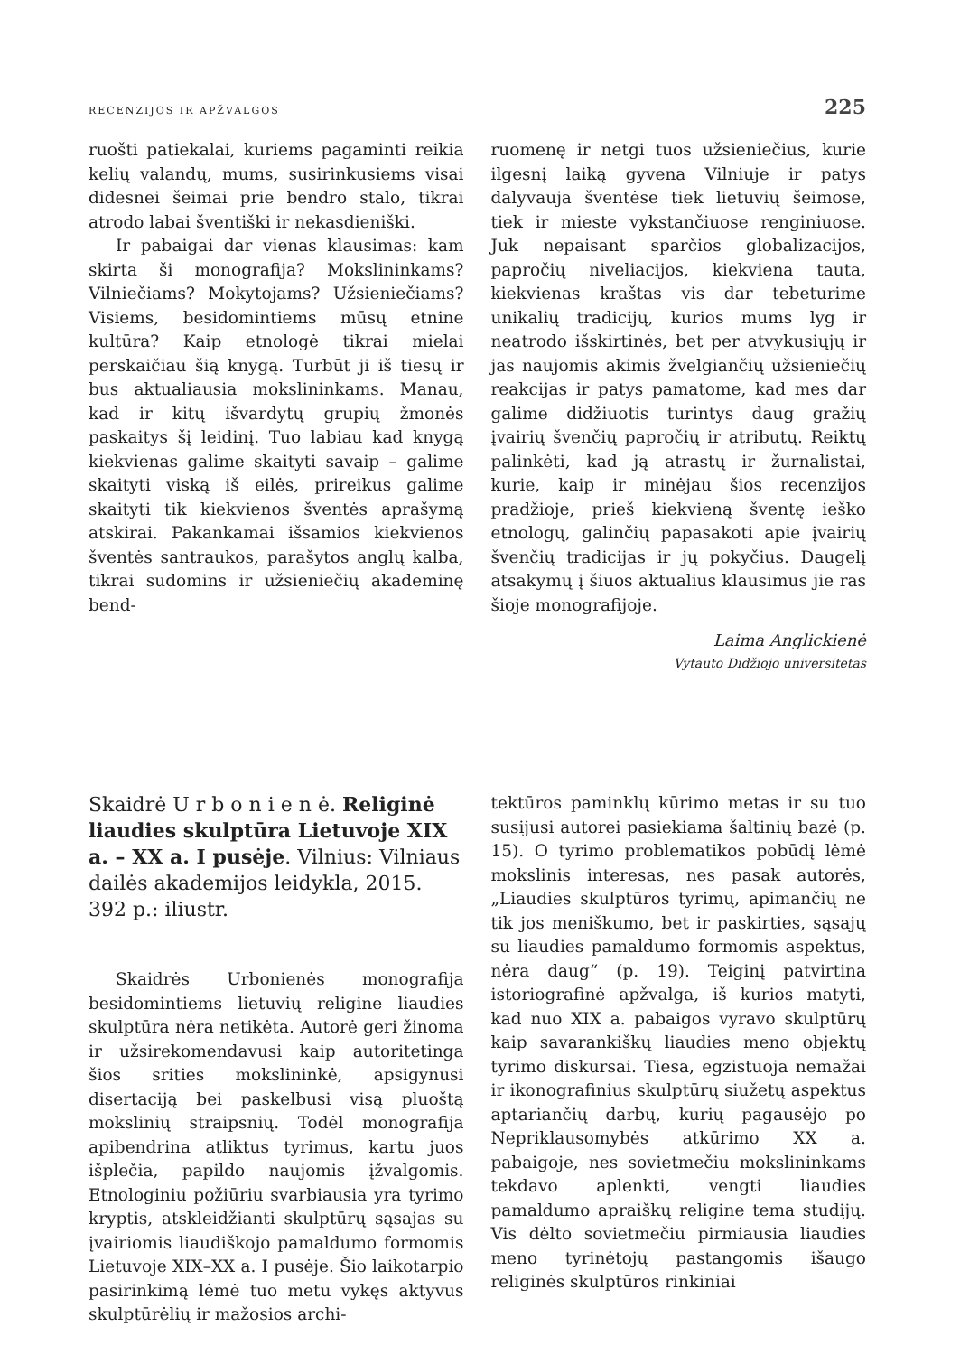RECENZIJOS IR APŽVALGOS 225
ruošti patiekalai, kuriems pagaminti reikia kelių valandų, mums, susirinkusiems visai didesnei šeimai prie bendro stalo, tikrai atrodo labai šventiški ir nekasdieniški.
Ir pabaigai dar vienas klausimas: kam skirta ši monografija? Mokslininkams? Vilniečiams? Mokytojams? Užsieniečiams? Visiems, besidomintiems mūsų etnine kultūra? Kaip etnologė tikrai mielai perskaičiau šią knygą. Turbūt ji iš tiesų ir bus aktualiausia mokslininkams. Manau, kad ir kitų išvardytų grupių žmonės paskaitys šį leidinį. Tuo labiau kad knygą kiekvienas galime skaityti savaip – galime skaityti viską iš eilės, prireikus galime skaityti tik kiekvienos šventės aprašymą atskirai. Pakankamai išsamios kiekvienos šventės santraukos, parašytos anglų kalba, tikrai sudomins ir užsieniečių akademinę bend-
ruomenę ir netgi tuos užsieniečius, kurie ilgesnį laiką gyvena Vilniuje ir patys dalyvauja šventėse tiek lietuvių šeimose, tiek ir mieste vykstančiuose renginiuose. Juk nepaisant sparčios globalizacijos, papročių niveliacijos, kiekviena tauta, kiekvienas kraštas vis dar tebeturime unikalių tradicijų, kurios mums lyg ir neatrodo išskirtinės, bet per atvykusiųjų ir jas naujomis akimis žvelgiančių užsieniečių reakcijas ir patys pamatome, kad mes dar galime didžiuotis turintys daug gražių įvairių švenčių papročių ir atributų. Reiktų palinkėti, kad ją atrastų ir žurnalistai, kurie, kaip ir minėjau šios recenzijos pradžioje, prieš kiekvieną šventę ieško etnologų, galinčių papasakoti apie įvairių švenčių tradicijas ir jų pokyčius. Daugelį atsakymų į šiuos aktualius klausimus jie ras šioje monografijoje.
Laima Anglickienė
Vytauto Didžiojo universitetas
Skaidrė U r b o n i e n ė. Religinė liaudies skulptūra Lietuvoje XIX a. – XX a. I pusėje. Vilnius: Vilniaus dailės akademijos leidykla, 2015. 392 p.: iliustr.
Skaidrės Urbonienės monografija besidomintiems lietuvių religine liaudies skulptūra nėra netikėta. Autorė geri žinoma ir užsirekomendavusi kaip autoritetinga šios srities mokslininkė, apsigynusi disertaciją bei paskelbusi visą pluoštą mokslinių straipsnių. Todėl monografija apibendrina atliktus tyrimus, kartu juos išplečia, papildo naujomis įžvalgomis. Etnologiniu požiūriu svarbiausia yra tyrimo kryptis, atskleidžianti skulptūrų sąsajas su įvairiomis liaudiškojo pamaldumo formomis Lietuvoje XIX–XX a. I pusėje. Šio laikotarpio pasirinkimą lėmė tuo metu vykęs aktyvus skulptūrėlių ir mažosios archi-
tektūros paminklų kūrimo metas ir su tuo susijusi autorei pasiekiama šaltinių bazė (p. 15). O tyrimo problematikos pobūdį lėmė mokslinis interesas, nes pasak autorės, „Liaudies skulptūros tyrimų, apimančių ne tik jos meniškumo, bet ir paskirties, sąsajų su liaudies pamaldumo formomis aspektus, nėra daug“ (p. 19). Teiginį patvirtina istoriografinė apžvalga, iš kurios matyti, kad nuo XIX a. pabaigos vyravo skulptūrų kaip savarankiškų liaudies meno objektų tyrimo diskursai. Tiesa, egzistuoja nemažai ir ikonografinius skulptūrų siužetų aspektus aptariančių darbų, kurių pagausėjo po Nepriklausomybės atkūrimo XX a. pabaigoje, nes sovietmečiu mokslininkams tekdavo aplenkti, vengti liaudies pamaldumo apraiškų religine tema studijų. Vis dėlto sovietmečiu pirmiausia liaudies meno tyrinėtojų pastangomis išaugo religinės skulptūros rinkiniai